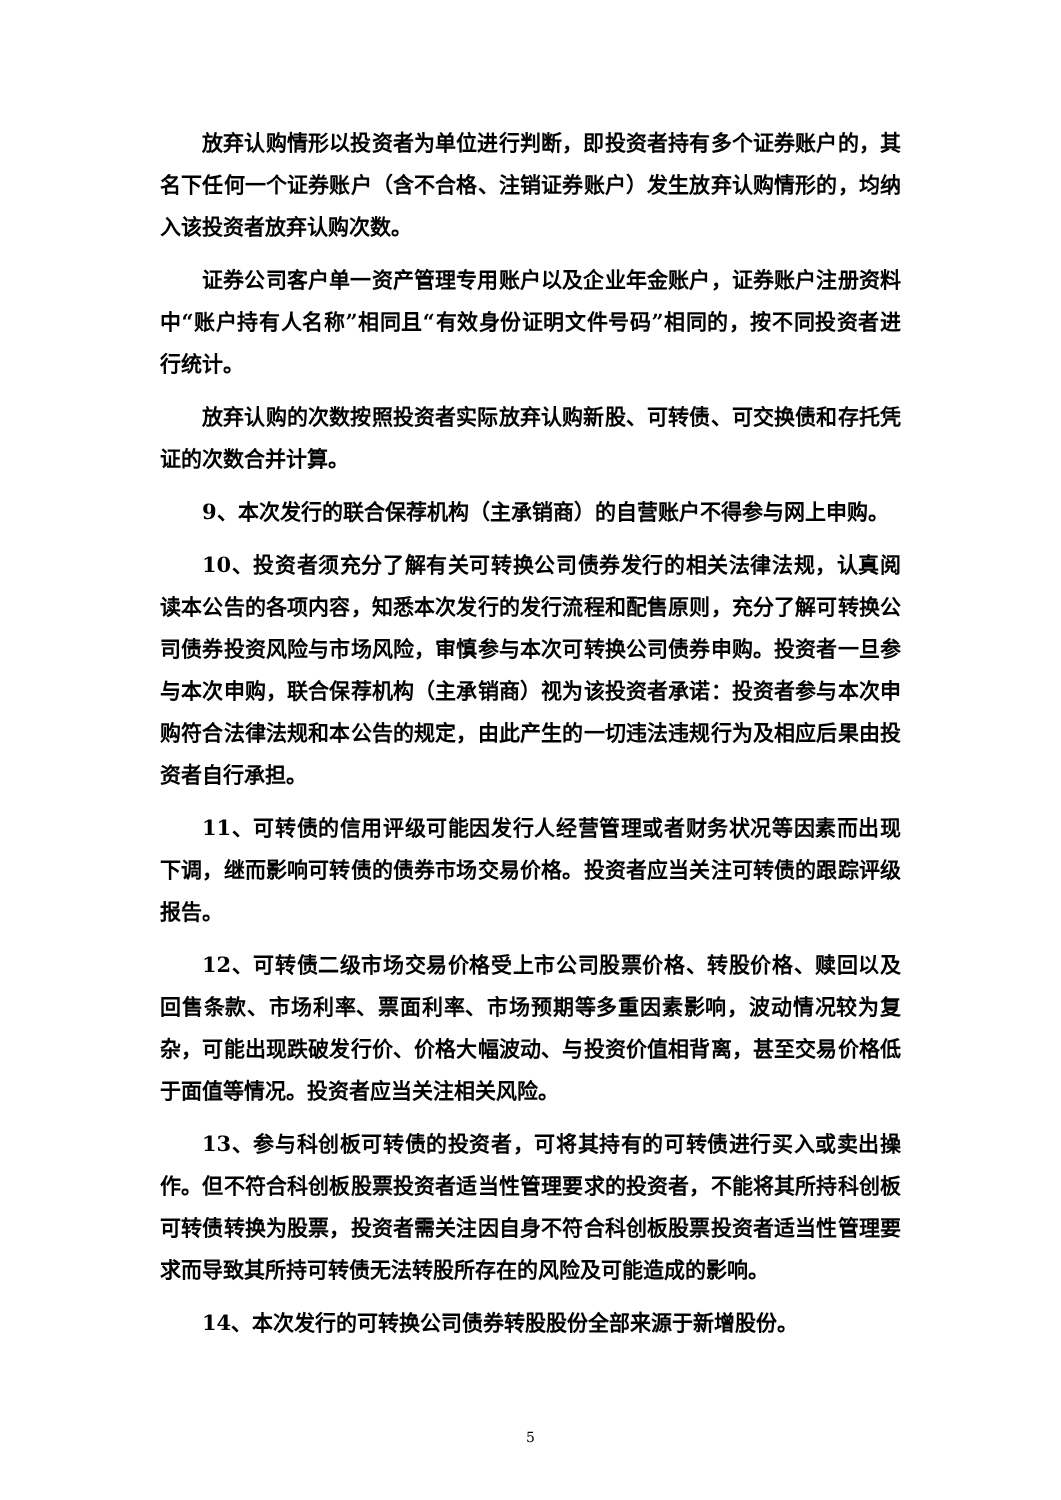放弃认购情形以投资者为单位进行判断，即投资者持有多个证券账户的，其名下任何一个证券账户（含不合格、注销证券账户）发生放弃认购情形的，均纳入该投资者放弃认购次数。
证券公司客户单一资产管理专用账户以及企业年金账户，证券账户注册资料中“账户持有人名称”相同且“有效身份证明文件号码”相同的，按不同投资者进行统计。
放弃认购的次数按照投资者实际放弃认购新股、可转债、可交换债和存托凭证的次数合并计算。
9、本次发行的联合保荐机构（主承销商）的自营账户不得参与网上申购。
10、投资者须充分了解有关可转换公司债券发行的相关法律法规，认真阅读本公告的各项内容，知悉本次发行的发行流程和配售原则，充分了解可转换公司债券投资风险与市场风险，审慎参与本次可转换公司债券申购。投资者一旦参与本次申购，联合保荐机构（主承销商）视为该投资者承诺：投资者参与本次申购符合法律法规和本公告的规定，由此产生的一切违法违规行为及相应后果由投资者自行承担。
11、可转债的信用评级可能因发行人经营管理或者财务状况等因素而出现下调，继而影响可转债的债券市场交易价格。投资者应当关注可转债的跟踪评级报告。
12、可转债二级市场交易价格受上市公司股票价格、转股价格、赎回以及回售条款、市场利率、票面利率、市场预期等多重因素影响，波动情况较为复杂，可能出现跌破发行价、价格大幅波动、与投资价值相背离，甚至交易价格低于面值等情况。投资者应当关注相关风险。
13、参与科创板可转债的投资者，可将其持有的可转债进行买入或卖出操作。但不符合科创板股票投资者适当性管理要求的投资者，不能将其所持科创板可转债转换为股票，投资者需关注因自身不符合科创板股票投资者适当性管理要求而导致其所持可转债无法转股所存在的风险及可能造成的影响。
14、本次发行的可转换公司债券转股股份全部来源于新增股份。
5